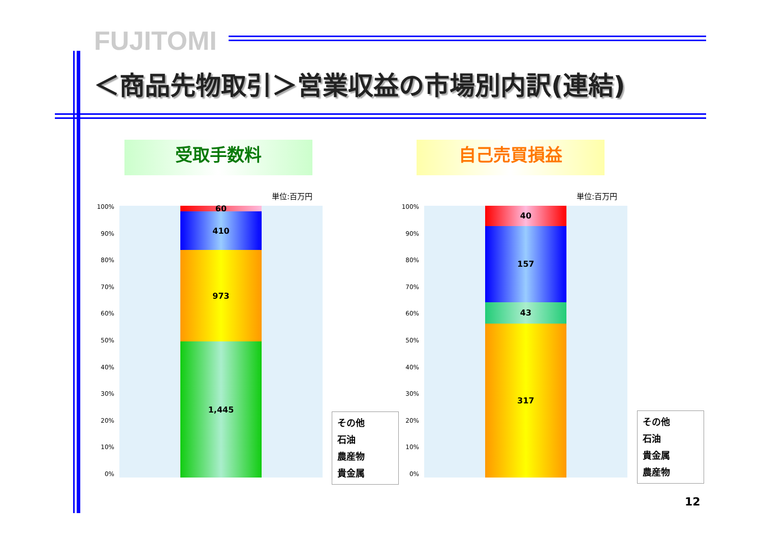FUJITOMI
＜商品先物取引＞営業収益の市場別内訳(連結)
受取手数料 自己売買損益
単位:百万円
100%
90%
80%
70%
60%
50%
40%
30%
20%
10%
0%
60
410
973
1,445
その他
石油
農産物
貴金属
単位:百万円
100%
90%
80%
70%
60%
50%
40%
30%
20%
10%
0%
40
157
43
317
その他
石油
貴金属
農産物
12